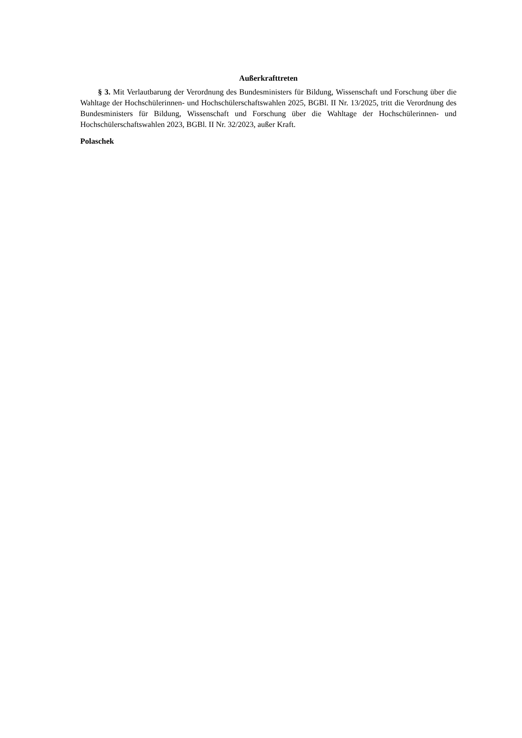Außerkrafttreten
§ 3. Mit Verlautbarung der Verordnung des Bundesministers für Bildung, Wissenschaft und Forschung über die Wahltage der Hochschülerinnen- und Hochschülerschaftswahlen 2025, BGBl. II Nr. 13/2025, tritt die Verordnung des Bundesministers für Bildung, Wissenschaft und Forschung über die Wahltage der Hochschülerinnen- und Hochschülerschaftswahlen 2023, BGBl. II Nr. 32/2023, außer Kraft.
Polaschek